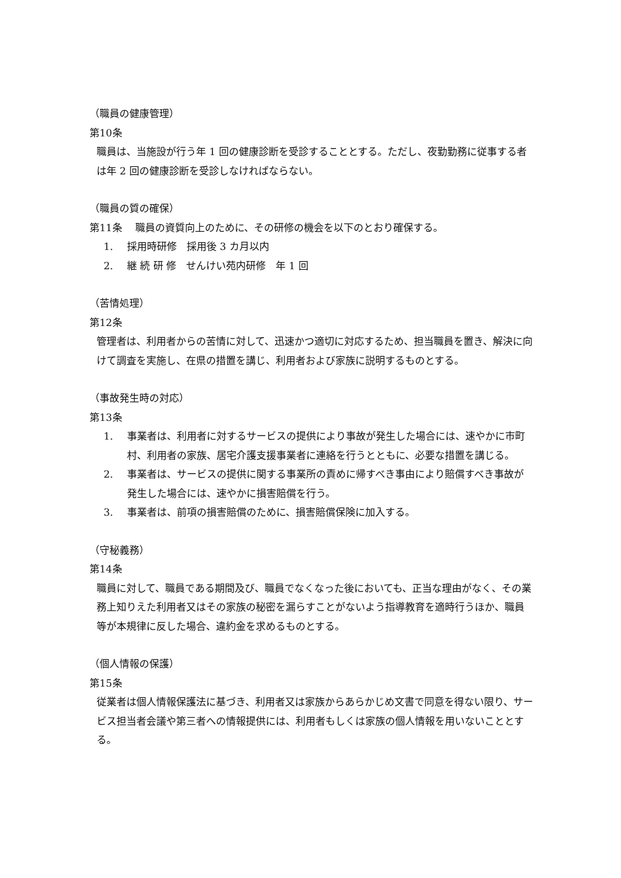（職員の健康管理）
第10条
職員は、当施設が行う年 1 回の健康診断を受診することとする。ただし、夜勤勤務に従事する者は年 2 回の健康診断を受診しなければならない。
（職員の質の確保）
第11条　 職員の資質向上のために、その研修の機会を以下のとおり確保する。
1. 採用時研修　採用後 3 カ月以内
2. 継 続 研 修　せんけい苑内研修　年 1 回
（苦情処理）
第12条
管理者は、利用者からの苦情に対して、迅速かつ適切に対応するため、担当職員を置き、解決に向けて調査を実施し、在県の措置を講じ、利用者および家族に説明するものとする。
（事故発生時の対応）
第13条
1. 事業者は、利用者に対するサービスの提供により事故が発生した場合には、速やかに市町村、利用者の家族、居宅介護支援事業者に連絡を行うとともに、必要な措置を講じる。
2. 事業者は、サービスの提供に関する事業所の責めに帰すべき事由により賠償すべき事故が発生した場合には、速やかに損害賠償を行う。
3. 事業者は、前項の損害賠償のために、損害賠償保険に加入する。
（守秘義務）
第14条
職員に対して、職員である期間及び、職員でなくなった後においても、正当な理由がなく、その業務上知りえた利用者又はその家族の秘密を漏らすことがないよう指導教育を適時行うほか、職員等が本規律に反した場合、違約金を求めるものとする。
（個人情報の保護）
第15条
従業者は個人情報保護法に基づき、利用者又は家族からあらかじめ文書で同意を得ない限り、サービス担当者会議や第三者への情報提供には、利用者もしくは家族の個人情報を用いないこととする。